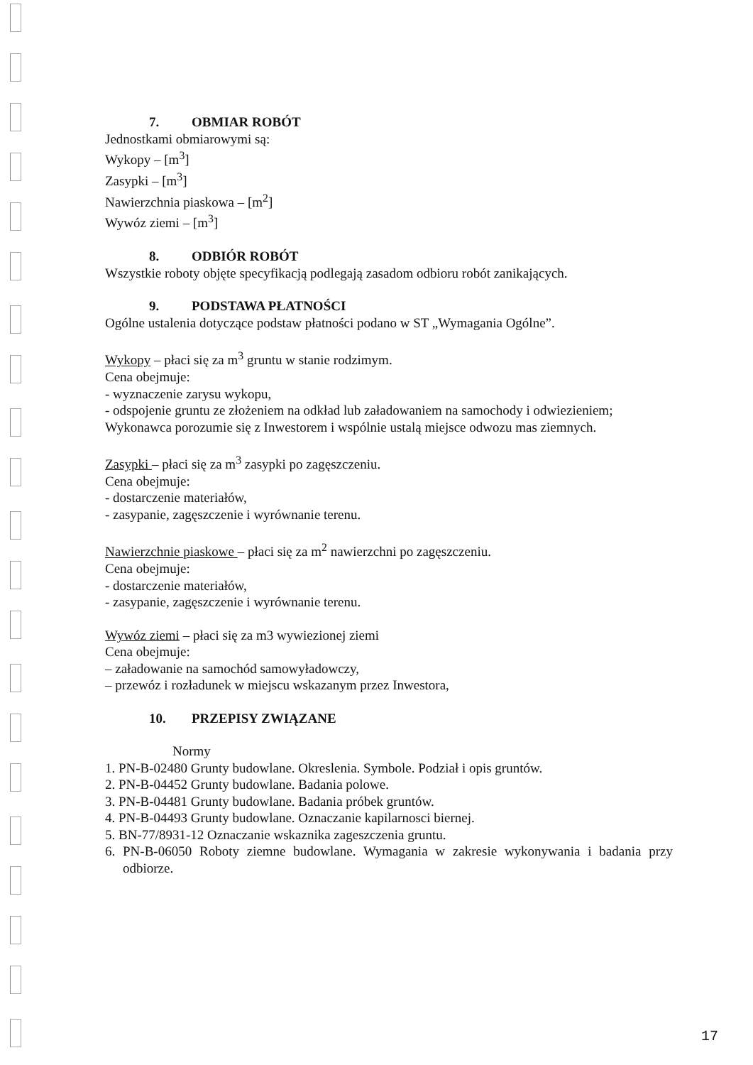7. OBMIAR ROBÓT
Jednostkami obmiarowymi są:
Wykopy – [m<sup>3</sup>]
Zasypki – [m<sup>3</sup>]
Nawierzchnia piaskowa – [m<sup>2</sup>]
Wywóz ziemi – [m<sup>3</sup>]
8. ODBIÓR ROBÓT
Wszystkie roboty objęte specyfikacją podlegają zasadom odbioru robót zanikających.
9. PODSTAWA PŁATNOŚCI
Ogólne ustalenia dotyczące podstaw płatności podano w ST „Wymagania Ogólne”.
Wykopy – płaci się za m<sup>3</sup> gruntu w stanie rodzimym.
Cena obejmuje:
- wyznaczenie zarysu wykopu,
- odspojenie gruntu ze złożeniem na odkład lub załadowaniem na samochody i odwiezieniem;
Wykonawca porozumie się z Inwestorem i wspólnie ustalą miejsce odwozu mas ziemnych.
Zasypki – płaci się za m<sup>3</sup> zasypki po zagęszczeniu.
Cena obejmuje:
- dostarczenie materiałów,
- zasypanie, zagęszczenie i wyrównanie terenu.
Nawierzchnie piaskowe – płaci się za m<sup>2</sup> nawierzchni po zagęszczeniu.
Cena obejmuje:
- dostarczenie materiałów,
- zasypanie, zagęszczenie i wyrównanie terenu.
Wywóz ziemi – płaci się za m3 wywiezionej ziemi
Cena obejmuje:
– załadowanie na samochód samowyładowczy,
– przewóz i rozładunek w miejscu wskazanym przez Inwestora,
10. PRZEPISY ZWIĄZANE
Normy
1. PN-B-02480 Grunty budowlane. Okreslenia. Symbole. Podział i opis gruntów.
2. PN-B-04452 Grunty budowlane. Badania polowe.
3. PN-B-04481 Grunty budowlane. Badania próbek gruntów.
4. PN-B-04493 Grunty budowlane. Oznaczanie kapilarnosci biernej.
5. BN-77/8931-12 Oznaczanie wskaznika zageszczenia gruntu.
6. PN-B-06050 Roboty ziemne budowlane. Wymagania w zakresie wykonywania i badania przy odbiorze.
17